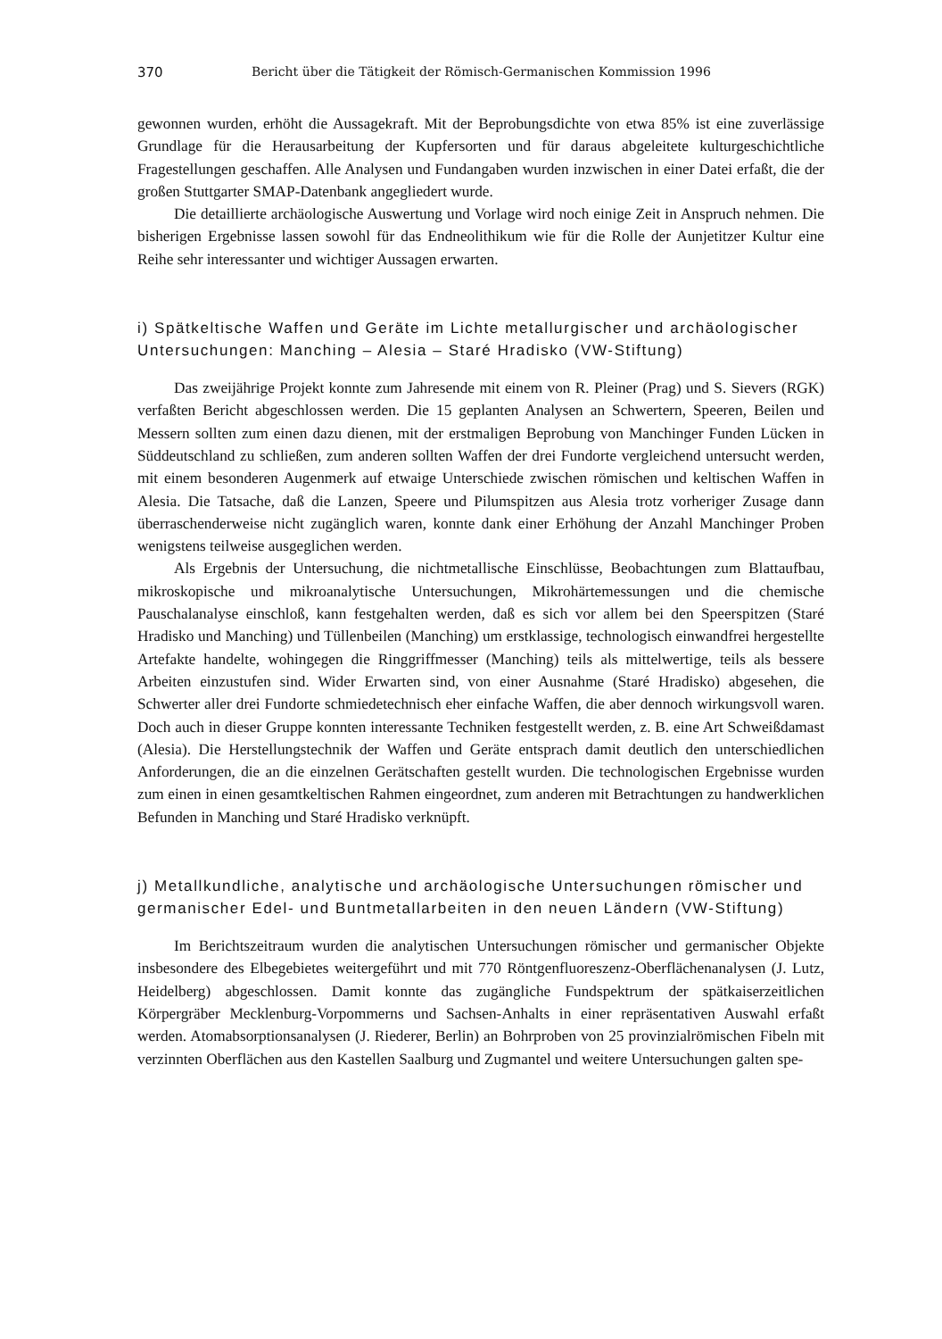370 Bericht über die Tätigkeit der Römisch-Germanischen Kommission 1996
gewonnen wurden, erhöht die Aussagekraft. Mit der Beprobungsdichte von etwa 85% ist eine zuverlässige Grundlage für die Herausarbeitung der Kupfersorten und für daraus abgeleitete kulturgeschichtliche Fragestellungen geschaffen. Alle Analysen und Fundangaben wurden inzwischen in einer Datei erfaßt, die der großen Stuttgarter SMAP-Datenbank angegliedert wurde.
Die detaillierte archäologische Auswertung und Vorlage wird noch einige Zeit in Anspruch nehmen. Die bisherigen Ergebnisse lassen sowohl für das Endneolithikum wie für die Rolle der Aunjetitzer Kultur eine Reihe sehr interessanter und wichtiger Aussagen erwarten.
i) Spätkeltische Waffen und Geräte im Lichte metallurgischer und archäologischer Untersuchungen: Manching – Alesia – Staré Hradisko (VW-Stiftung)
Das zweijährige Projekt konnte zum Jahresende mit einem von R. Pleiner (Prag) und S. Sievers (RGK) verfaßten Bericht abgeschlossen werden. Die 15 geplanten Analysen an Schwertern, Speeren, Beilen und Messern sollten zum einen dazu dienen, mit der erstmaligen Beprobung von Manchinger Funden Lücken in Süddeutschland zu schließen, zum anderen sollten Waffen der drei Fundorte vergleichend untersucht werden, mit einem besonderen Augenmerk auf etwaige Unterschiede zwischen römischen und keltischen Waffen in Alesia. Die Tatsache, daß die Lanzen, Speere und Pilumspitzen aus Alesia trotz vorheriger Zusage dann überraschenderweise nicht zugänglich waren, konnte dank einer Erhöhung der Anzahl Manchinger Proben wenigstens teilweise ausgeglichen werden.
Als Ergebnis der Untersuchung, die nichtmetallische Einschlüsse, Beobachtungen zum Blattaufbau, mikroskopische und mikroanalytische Untersuchungen, Mikrohärtemessungen und die chemische Pauschalanalyse einschloß, kann festgehalten werden, daß es sich vor allem bei den Speerspitzen (Staré Hradisko und Manching) und Tüllenbeilen (Manching) um erstklassige, technologisch einwandfrei hergestellte Artefakte handelte, wohingegen die Ringgriffmesser (Manching) teils als mittelwertige, teils als bessere Arbeiten einzustufen sind. Wider Erwarten sind, von einer Ausnahme (Staré Hradisko) abgesehen, die Schwerter aller drei Fundorte schmiedetechnisch eher einfache Waffen, die aber dennoch wirkungsvoll waren. Doch auch in dieser Gruppe konnten interessante Techniken festgestellt werden, z. B. eine Art Schweißdamast (Alesia). Die Herstellungstechnik der Waffen und Geräte entsprach damit deutlich den unterschiedlichen Anforderungen, die an die einzelnen Gerätschaften gestellt wurden. Die technologischen Ergebnisse wurden zum einen in einen gesamtkeltischen Rahmen eingeordnet, zum anderen mit Betrachtungen zu handwerklichen Befunden in Manching und Staré Hradisko verknüpft.
j) Metallkundliche, analytische und archäologische Untersuchungen römischer und germanischer Edel- und Buntmetallarbeiten in den neuen Ländern (VW-Stiftung)
Im Berichtszeitraum wurden die analytischen Untersuchungen römischer und germanischer Objekte insbesondere des Elbegebietes weitergeführt und mit 770 Röntgenfluoreszenz-Oberflächenanalysen (J. Lutz, Heidelberg) abgeschlossen. Damit konnte das zugängliche Fundspektrum der spätkaiserzeitlichen Körpergräber Mecklenburg-Vorpommerns und Sachsen-Anhalts in einer repräsentativen Auswahl erfaßt werden. Atomabsorptionsanalysen (J. Riederer, Berlin) an Bohrproben von 25 provinzialrömischen Fibeln mit verzinnten Oberflächen aus den Kastellen Saalburg und Zugmantel und weitere Untersuchungen galten spe-